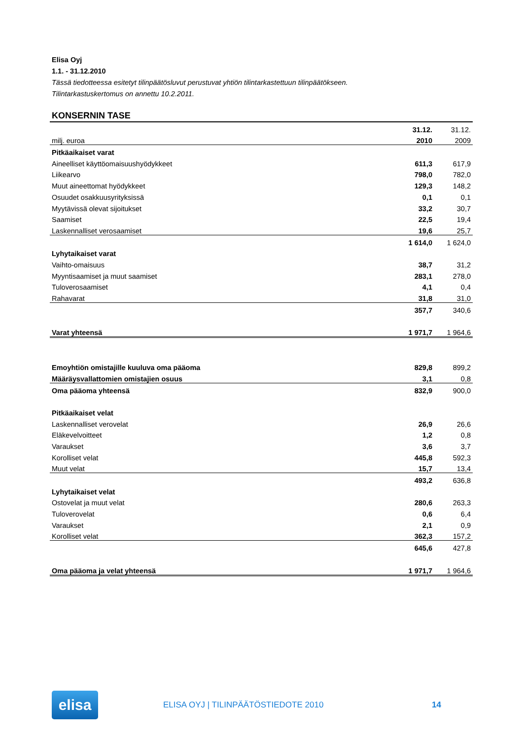Elisa Oyj
1.1. - 31.12.2010
Tässä tiedotteessa esitetyt tilinpäätösluvut perustuvat yhtiön tilintarkastettuun tilinpäätökseen.
Tilintarkastuskertomus on annettu 10.2.2011.
KONSERNIN TASE
| | 31.12. | 31.12. |
| milj. euroa | 2010 | 2009 |
| Pitkäaikaiset varat | | |
| Aineelliset käyttöomaisuushyödykkeet | 611,3 | 617,9 |
| Liikearvo | 798,0 | 782,0 |
| Muut aineettomat hyödykkeet | 129,3 | 148,2 |
| Osuudet osakkuusyrityksissä | 0,1 | 0,1 |
| Myytävissä olevat sijoitukset | 33,2 | 30,7 |
| Saamiset | 22,5 | 19,4 |
| Laskennalliset verosaamiset | 19,6 | 25,7 |
| | 1 614,0 | 1 624,0 |
| Lyhytaikaiset varat | | |
| Vaihto-omaisuus | 38,7 | 31,2 |
| Myyntisaamiset ja muut saamiset | 283,1 | 278,0 |
| Tuloverosaamiset | 4,1 | 0,4 |
| Rahavarat | 31,8 | 31,0 |
| | 357,7 | 340,6 |
| Varat yhteensä | 1 971,7 | 1 964,6 |
| Emoyhtiön omistajille kuuluva oma pääoma | 829,8 | 899,2 |
| Määräysvallattomien omistajien osuus | 3,1 | 0,8 |
| Oma pääoma yhteensä | 832,9 | 900,0 |
| Pitkäaikaiset velat | | |
| Laskennalliset verovelat | 26,9 | 26,6 |
| Eläkevelvoitteet | 1,2 | 0,8 |
| Varaukset | 3,6 | 3,7 |
| Korolliset velat | 445,8 | 592,3 |
| Muut velat | 15,7 | 13,4 |
| | 493,2 | 636,8 |
| Lyhytaikaiset velat | | |
| Ostovelat ja muut velat | 280,6 | 263,3 |
| Tuloverovelat | 0,6 | 6,4 |
| Varaukset | 2,1 | 0,9 |
| Korolliset velat | 362,3 | 157,2 |
| | 645,6 | 427,8 |
| Oma pääoma ja velat yhteensä | 1 971,7 | 1 964,6 |
elisa
ELISA OYJ | TILINPÄÄTÖSTIEDOTE 2010
14